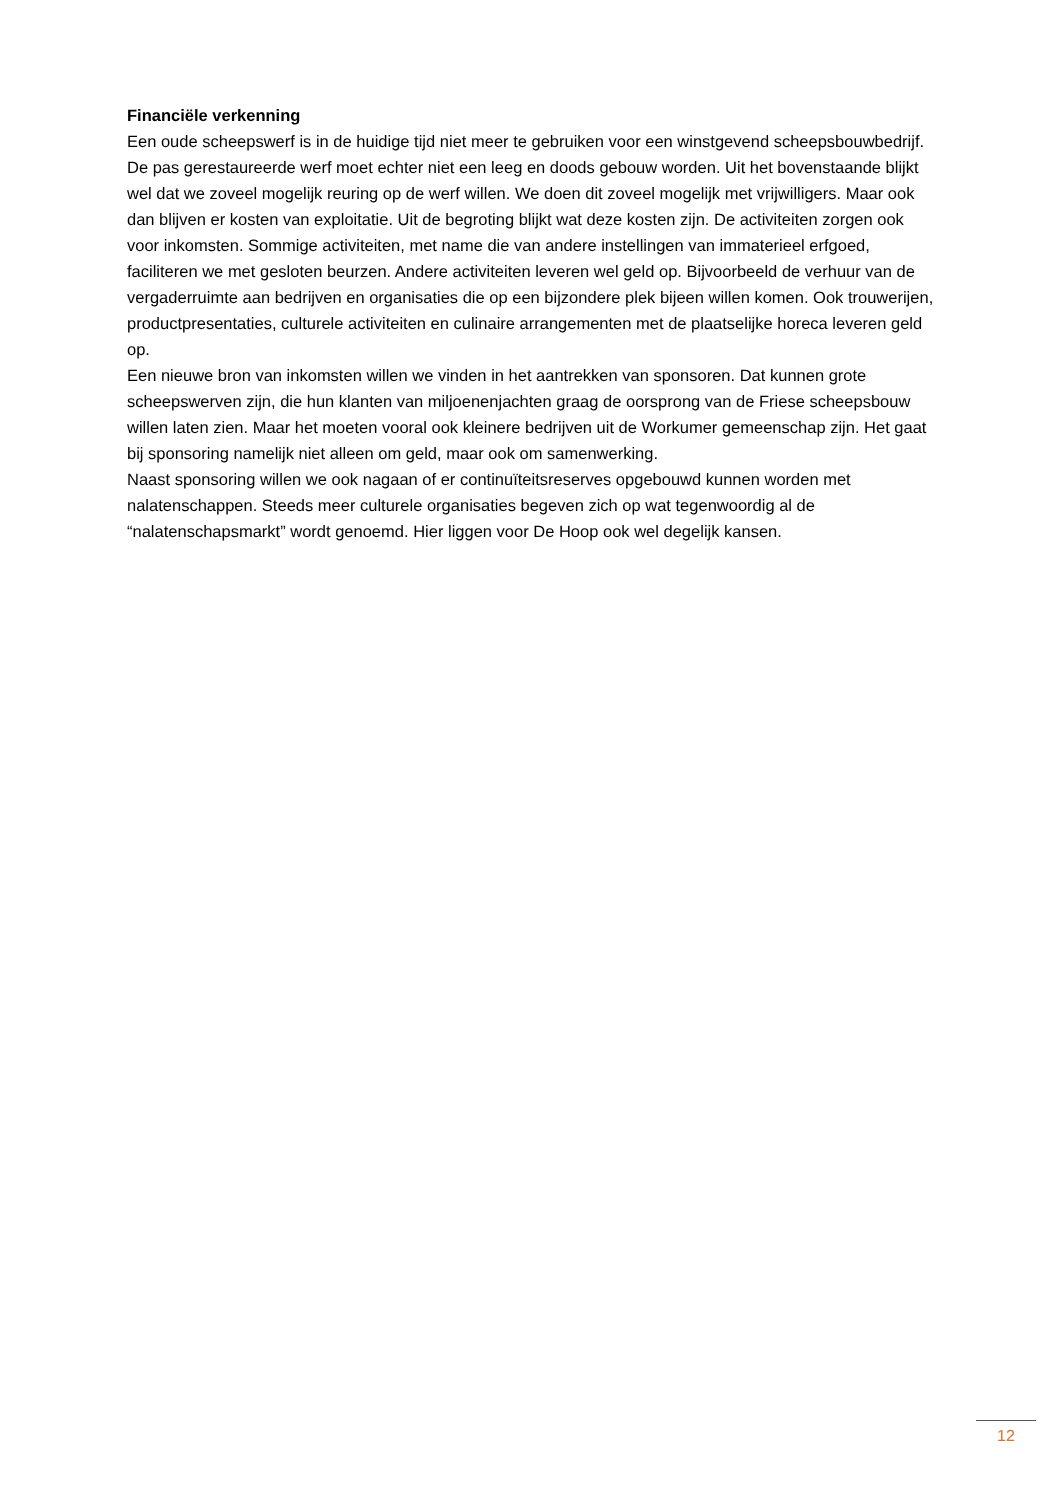Financiële verkenning
Een oude scheepswerf is in de huidige tijd niet meer te gebruiken voor een winstgevend scheepsbouwbedrijf. De pas gerestaureerde werf moet echter niet een leeg en doods gebouw worden. Uit het bovenstaande blijkt wel dat we zoveel mogelijk reuring op de werf willen. We doen dit zoveel mogelijk met vrijwilligers. Maar ook dan blijven er kosten van exploitatie. Uit de begroting blijkt wat deze kosten zijn. De activiteiten zorgen ook voor inkomsten. Sommige activiteiten, met name die van andere instellingen van immaterieel erfgoed, faciliteren we met gesloten beurzen. Andere activiteiten leveren wel geld op. Bijvoorbeeld de verhuur van de vergaderruimte aan bedrijven en organisaties die op een bijzondere plek bijeen willen komen. Ook trouwerijen, productpresentaties, culturele activiteiten en culinaire arrangementen met de plaatselijke horeca leveren geld op.
Een nieuwe bron van inkomsten willen we vinden in het aantrekken van sponsoren. Dat kunnen grote scheepswerven zijn, die hun klanten van miljoenenjachten graag de oorsprong van de Friese scheepsbouw willen laten zien. Maar het moeten vooral ook kleinere bedrijven uit de Workumer gemeenschap zijn. Het gaat bij sponsoring namelijk niet alleen om geld, maar ook om samenwerking.
Naast sponsoring willen we ook nagaan of er continuïteitsreserves opgebouwd kunnen worden met nalatenschappen. Steeds meer culturele organisaties begeven zich op wat tegenwoordig al de “nalatenschapsmarkt” wordt genoemd. Hier liggen voor De Hoop ook wel degelijk kansen.
12